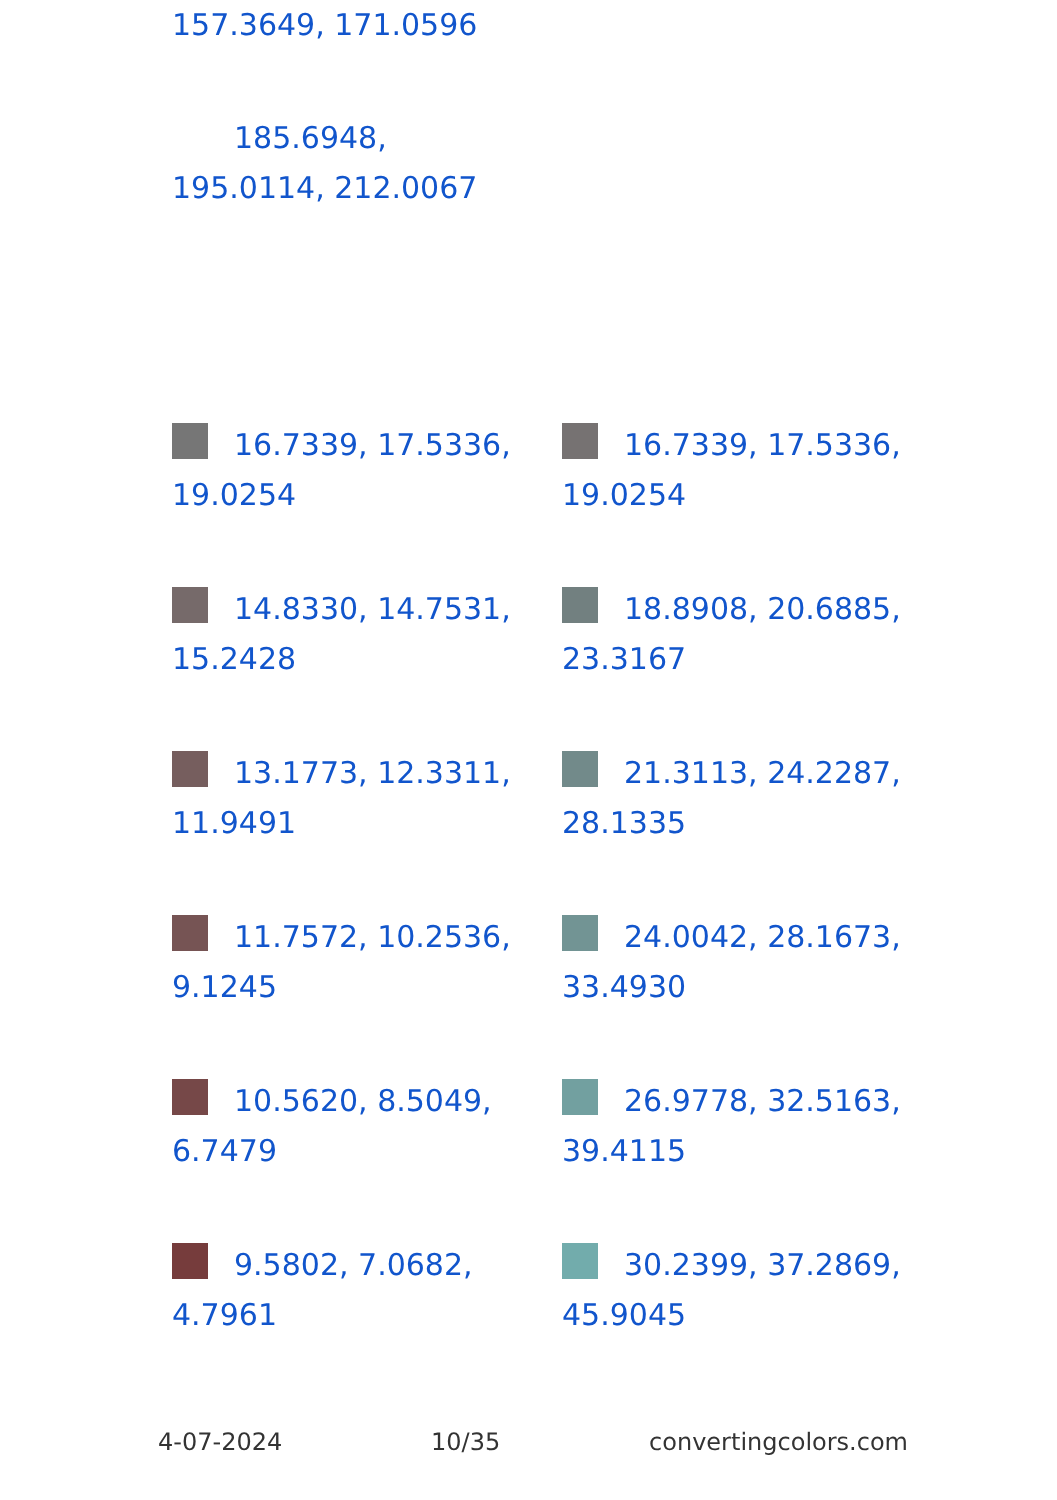157.3649, 171.0596
185.6948, 195.0114, 212.0067
16.7339, 17.5336, 19.0254
16.7339, 17.5336, 19.0254
14.8330, 14.7531, 15.2428
18.8908, 20.6885, 23.3167
13.1773, 12.3311, 11.9491
21.3113, 24.2287, 28.1335
11.7572, 10.2536, 9.1245
24.0042, 28.1673, 33.4930
10.5620, 8.5049, 6.7479
26.9778, 32.5163, 39.4115
9.5802, 7.0682, 4.7961
30.2399, 37.2869, 45.9045
4-07-2024 10/35 convertingcolors.com